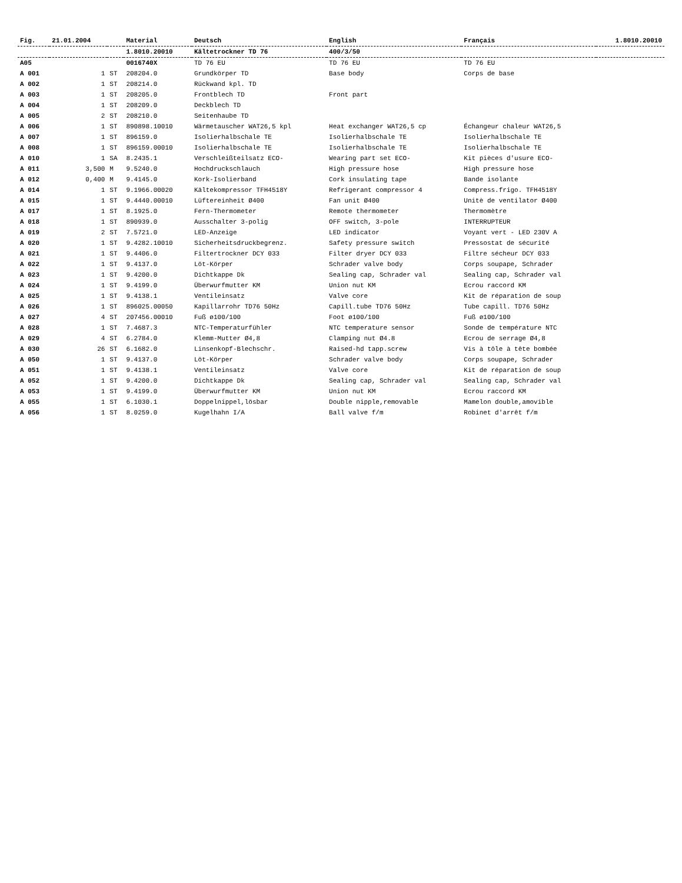| Fig. | 21.01.2004 | | Material | Deutsch | English | Français | 1.8010.20010 |
| --- | --- | --- | --- | --- | --- | --- | --- |
| | | | 1.8010.20010 | Kältetrockner TD 76 | 400/3/50 | | |
| A05 | | | 0016740X | TD 76 EU | TD 76 EU | TD 76 EU | |
| A 001 | 1 | ST | 208204.0 | Grundkörper TD | Base body | Corps de base | |
| A 002 | 1 | ST | 208214.0 | Rückwand kpl. TD | | | |
| A 003 | 1 | ST | 208205.0 | Frontblech TD | Front part | | |
| A 004 | 1 | ST | 208209.0 | Deckblech TD | | | |
| A 005 | 2 | ST | 208210.0 | Seitenhaube TD | | | |
| A 006 | 1 | ST | 890898.10010 | Wärmetauscher WAT26,5 kpl | Heat exchanger WAT26,5 cp | Échangeur chaleur WAT26,5 | |
| A 007 | 1 | ST | 896159.0 | Isolierhalbschale TE | Isolierhalbschale TE | Isolierhalbschale TE | |
| A 008 | 1 | ST | 896159.00010 | Isolierhalbschale TE | Isolierhalbschale TE | Isolierhalbschale TE | |
| A 010 | 1 | SA | 8.2435.1 | Verschleißteilsatz ECO- | Wearing part set ECO- | Kit pièces d'usure ECO- | |
| A 011 | 3,500 | M | 9.5240.0 | Hochdruckschlauch | High pressure hose | High pressure hose | |
| A 012 | 0,400 | M | 9.4145.0 | Kork-Isolierband | Cork insulating tape | Bande isolante | |
| A 014 | 1 | ST | 9.1966.00020 | Kältekompressor TFH4518Y | Refrigerant compressor 4 | Compress.frigo. TFH4518Y | |
| A 015 | 1 | ST | 9.4440.00010 | Lüftereinheit Ø400 | Fan unit Ø400 | Unitè de ventilator Ø400 | |
| A 017 | 1 | ST | 8.1925.0 | Fern-Thermometer | Remote thermometer | Thermomètre | |
| A 018 | 1 | ST | 890939.0 | Ausschalter 3-polig | OFF switch, 3-pole | INTERRUPTEUR | |
| A 019 | 2 | ST | 7.5721.0 | LED-Anzeige | LED indicator | Voyant vert - LED 230V A | |
| A 020 | 1 | ST | 9.4282.10010 | Sicherheitsdruckbegrenz. | Safety pressure switch | Pressostat de sécurité | |
| A 021 | 1 | ST | 9.4406.0 | Filtertrockner DCY 033 | Filter dryer DCY 033 | Filtre sécheur DCY 033 | |
| A 022 | 1 | ST | 9.4137.0 | Löt-Körper | Schrader valve body | Corps soupape, Schrader | |
| A 023 | 1 | ST | 9.4200.0 | Dichtkappe Dk | Sealing cap, Schrader val | Sealing cap, Schrader val | |
| A 024 | 1 | ST | 9.4199.0 | Überwurfmutter KM | Union nut KM | Ecrou raccord KM | |
| A 025 | 1 | ST | 9.4138.1 | Ventileinsatz | Valve core | Kit de réparation de soup | |
| A 026 | 1 | ST | 896025.00050 | Kapillarrohr TD76 50Hz | Capill.tube TD76 50Hz | Tube capill. TD76 50Hz | |
| A 027 | 4 | ST | 207456.00010 | Fuß ø100/100 | Foot ø100/100 | Fuß ø100/100 | |
| A 028 | 1 | ST | 7.4687.3 | NTC-Temperaturfühler | NTC temperature sensor | Sonde de température NTC | |
| A 029 | 4 | ST | 6.2784.0 | Klemm-Mutter Ø4,8 | Clamping nut Ø4.8 | Ecrou de serrage Ø4,8 | |
| A 030 | 26 | ST | 6.1682.0 | Linsenkopf-Blechschr. | Raised-hd tapp.screw | Vis à tôle à tête bombée | |
| A 050 | 1 | ST | 9.4137.0 | Löt-Körper | Schrader valve body | Corps soupape, Schrader | |
| A 051 | 1 | ST | 9.4138.1 | Ventileinsatz | Valve core | Kit de réparation de soup | |
| A 052 | 1 | ST | 9.4200.0 | Dichtkappe Dk | Sealing cap, Schrader val | Sealing cap, Schrader val | |
| A 053 | 1 | ST | 9.4199.0 | Überwurfmutter KM | Union nut KM | Ecrou raccord KM | |
| A 055 | 1 | ST | 6.1030.1 | Doppelnippel,lösbar | Double nipple,removable | Mamelon double,amovible | |
| A 056 | 1 | ST | 8.0259.0 | Kugelhahn I/A | Ball valve f/m | Robinet d'arrêt f/m | |